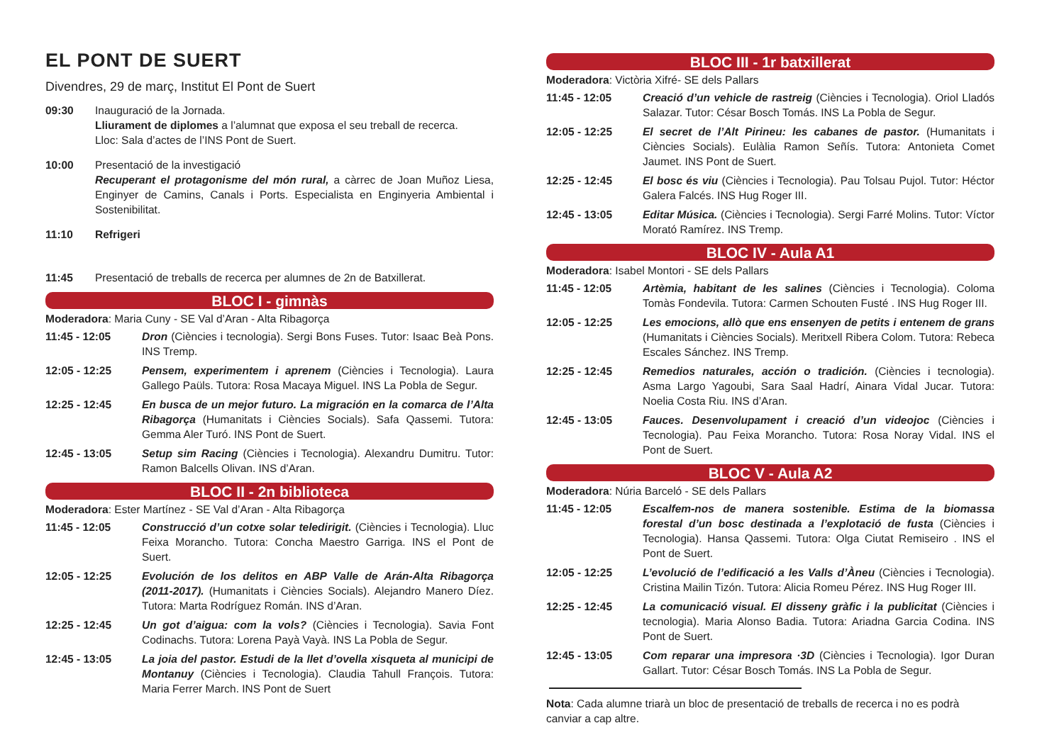EL PONT DE SUERT
Divendres, 29 de març, Institut El Pont de Suert
09:30 Inauguració de la Jornada.
Lliurament de diplomes a l’alumnat que exposa el seu treball de recerca.
Lloc: Sala d’actes de l’INS Pont de Suert.
10:00 Presentació de la investigació
Recuperant el protagonisme del món rural, a càrrec de Joan Muñoz Liesa, Enginyer de Camins, Canals i Ports. Especialista en Enginyeria Ambiental i Sostenibilitat.
11:10 Refrigeri
11:45 Presentació de treballs de recerca per alumnes de 2n de Batxillerat.
BLOC I - gimnàs
Moderadora: Maria Cuny - SE Val d’Aran - Alta Ribagorça
11:45 - 12:05 Dron (Ciències i tecnologia). Sergi Bons Fuses. Tutor: Isaac Beà Pons. INS Tremp.
12:05 - 12:25 Pensem, experimentem i aprenem (Ciències i Tecnologia). Laura Gallego Paüls. Tutora: Rosa Macaya Miguel. INS La Pobla de Segur.
12:25 - 12:45 En busca de un mejor futuro. La migración en la comarca de l’Alta Ribagorça (Humanitats i Ciències Socials). Safa Qassemi. Tutora: Gemma Aler Turó. INS Pont de Suert.
12:45 - 13:05 Setup sim Racing (Ciències i Tecnologia). Alexandru Dumitru. Tutor: Ramon Balcells Olivan. INS d’Aran.
BLOC II - 2n biblioteca
Moderadora: Ester Martínez - SE Val d’Aran - Alta Ribagorça
11:45 - 12:05 Construcció d’un cotxe solar teledirigit. (Ciències i Tecnologia). Lluc Feixa Morancho. Tutora: Concha Maestro Garriga. INS el Pont de Suert.
12:05 - 12:25 Evolución de los delitos en ABP Valle de Arán-Alta Ribagorça (2011-2017). (Humanitats i Ciències Socials). Alejandro Manero Díez. Tutora: Marta Rodríguez Román. INS d’Aran.
12:25 - 12:45 Un got d’aigua: com la vols? (Ciències i Tecnologia). Savia Font Codinachs. Tutora: Lorena Payà Vayà. INS La Pobla de Segur.
12:45 - 13:05 La joia del pastor. Estudi de la llet d’ovella xisqueta al municipi de Montanuy (Ciències i Tecnologia). Claudia Tahull François. Tutora: Maria Ferrer March. INS Pont de Suert
BLOC III - 1r batxillerat
Moderadora: Victòria Xifré- SE dels Pallars
11:45 - 12:05 Creació d’un vehicle de rastreig (Ciències i Tecnologia). Oriol Lladós Salazar. Tutor: César Bosch Tomás. INS La Pobla de Segur.
12:05 - 12:25 El secret de l’Alt Pirineu: les cabanes de pastor. (Humanitats i Ciències Socials). Eulàlia Ramon Señís. Tutora: Antonieta Comet Jaumet. INS Pont de Suert.
12:25 - 12:45 El bosc és viu (Ciències i Tecnologia). Pau Tolsau Pujol. Tutor: Héctor Galera Falcés. INS Hug Roger III.
12:45 - 13:05 Editar Música. (Ciències i Tecnologia). Sergi Farré Molins. Tutor: Víctor Morató Ramírez. INS Tremp.
BLOC IV - Aula A1
Moderadora: Isabel Montori - SE dels Pallars
11:45 - 12:05 Artèmia, habitant de les salines (Ciències i Tecnologia). Coloma Tomàs Fondevila. Tutora: Carmen Schouten Fusté . INS Hug Roger III.
12:05 - 12:25 Les emocions, allò que ens ensenyen de petits i entenem de grans (Humanitats i Ciències Socials). Meritxell Ribera Colom. Tutora: Rebeca Escales Sánchez. INS Tremp.
12:25 - 12:45 Remedios naturales, acción o tradición. (Ciències i tecnologia). Asma Largo Yagoubi, Sara Saal Hadrí, Ainara Vidal Jucar. Tutora: Noelia Costa Riu. INS d’Aran.
12:45 - 13:05 Fauces. Desenvolupament i creació d’un videojoc (Ciències i Tecnologia). Pau Feixa Morancho. Tutora: Rosa Noray Vidal. INS el Pont de Suert.
BLOC V - Aula A2
Moderadora: Núria Barceló - SE dels Pallars
11:45 - 12:05 Escalfem-nos de manera sostenible. Estima de la biomassa forestal d’un bosc destinada a l’explotació de fusta (Ciències i Tecnologia). Hansa Qassemi. Tutora: Olga Ciutat Remiseiro . INS el Pont de Suert.
12:05 - 12:25 L’evolució de l’edificació a les Valls d’Àneu (Ciències i Tecnologia). Cristina Mailin Tizón. Tutora: Alicia Romeu Pérez. INS Hug Roger III.
12:25 - 12:45 La comunicació visual. El disseny gràfic i la publicitat (Ciències i tecnologia). Maria Alonso Badia. Tutora: Ariadna Garcia Codina. INS Pont de Suert.
12:45 - 13:05 Com reparar una impresora ·3D (Ciències i Tecnologia). Igor Duran Gallart. Tutor: César Bosch Tomás. INS La Pobla de Segur.
Nota: Cada alumne triarà un bloc de presentació de treballs de recerca i no es podrà canviar a cap altre.